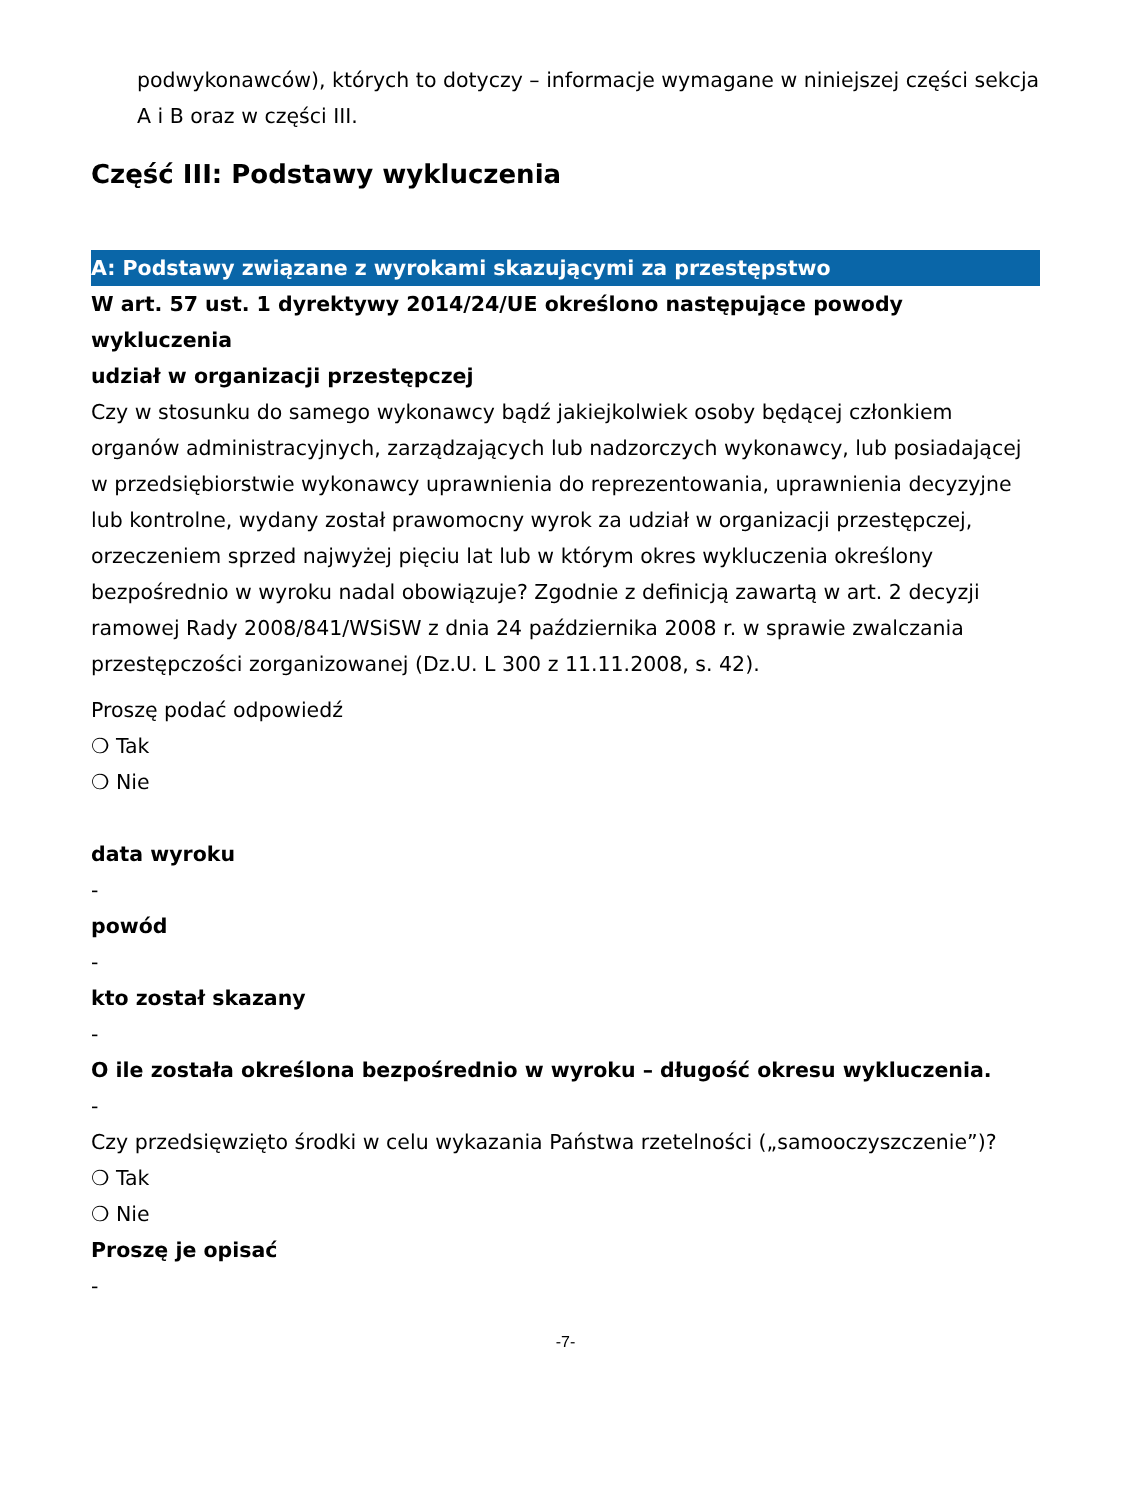podwykonawców), których to dotyczy – informacje wymagane w niniejszej części sekcja A i B oraz w części III.
Część III: Podstawy wykluczenia
A: Podstawy związane z wyrokami skazującymi za przestępstwo
W art. 57 ust. 1 dyrektywy 2014/24/UE określono następujące powody wykluczenia
udział w organizacji przestępczej
Czy w stosunku do samego wykonawcy bądź jakiejkolwiek osoby będącej członkiem organów administracyjnych, zarządzających lub nadzorczych wykonawcy, lub posiadającej w przedsiębiorstwie wykonawcy uprawnienia do reprezentowania, uprawnienia decyzyjne lub kontrolne, wydany został prawomocny wyrok za udział w organizacji przestępczej, orzeczeniem sprzed najwyżej pięciu lat lub w którym okres wykluczenia określony bezpośrednio w wyroku nadal obowiązuje? Zgodnie z definicją zawartą w art. 2 decyzji ramowej Rady 2008/841/WSiSW z dnia 24 października 2008 r. w sprawie zwalczania przestępczości zorganizowanej (Dz.U. L 300 z 11.11.2008, s. 42).
Proszę podać odpowiedź
❍ Tak
❍ Nie
data wyroku
-
powód
-
kto został skazany
-
O ile została określona bezpośrednio w wyroku – długość okresu wykluczenia.
-
Czy przedsięwzięto środki w celu wykazania Państwa rzetelności („samooczyszczenie”)?
❍ Tak
❍ Nie
Proszę je opisać
-
-7-